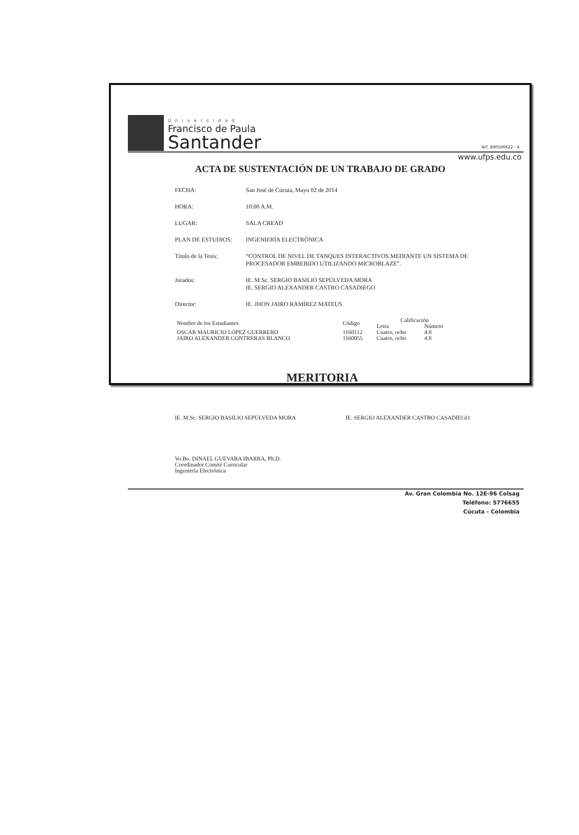Universidad
Francisco de Paula
Santander
NIT. 890500622 - 6
www.ufps.edu.co
ACTA DE SUSTENTACIÓN DE UN TRABAJO DE GRADO
FECHA: San José de Cúcuta, Mayo 02 de 2014
HORA: 10:00 A.M.
LUGAR: SALA CREAD
PLAN DE ESTUDIOS: INGENIERÍA ELECTRÓNICA
Título de la Tesis: “CONTROL DE NIVEL DE TANQUES INTERACTIVOS MEDIANTE UN SISTEMA DE PROCESADOR EMBEBIDO UTILIZANDO MICROBLAZE”.
Jurados: IE. M.Sc. SERGIO BASILIO SEPÚLVEDA MORA
IE. SERGIO ALEXANDER CASTRO CASADIEGO
Director: IE. JHON JAIRO RAMÍREZ MATEUS
| Nombre de los Estudiantes | Código | Calificación | |
| --- | --- | --- | --- |
| | | Letra | Número |
| OSCAR MAURICIO LÓPEZ GUERRERO | 1160112 | Cuatro, ocho | 4.8 |
| JAIRO ALEXANDER CONTRERAS BLANCO | 1160055 | Cuatro, ocho | 4.8 |
MERITORIA
IE. M.Sc. SERGIO BASILIO SEPÚLVEDA MORA IE. SERGIO ALEXANDER CASTRO CASADIEGO
Vo.Bo. DINAEL GUEVARA IBARRA, Ph.D.
Coordinador Comité Curricular
Ingeniería Electrónica
Av. Gran Colombia No. 12E-96 Colsag
Teléfono: 5776655
Cúcuta - Colombia